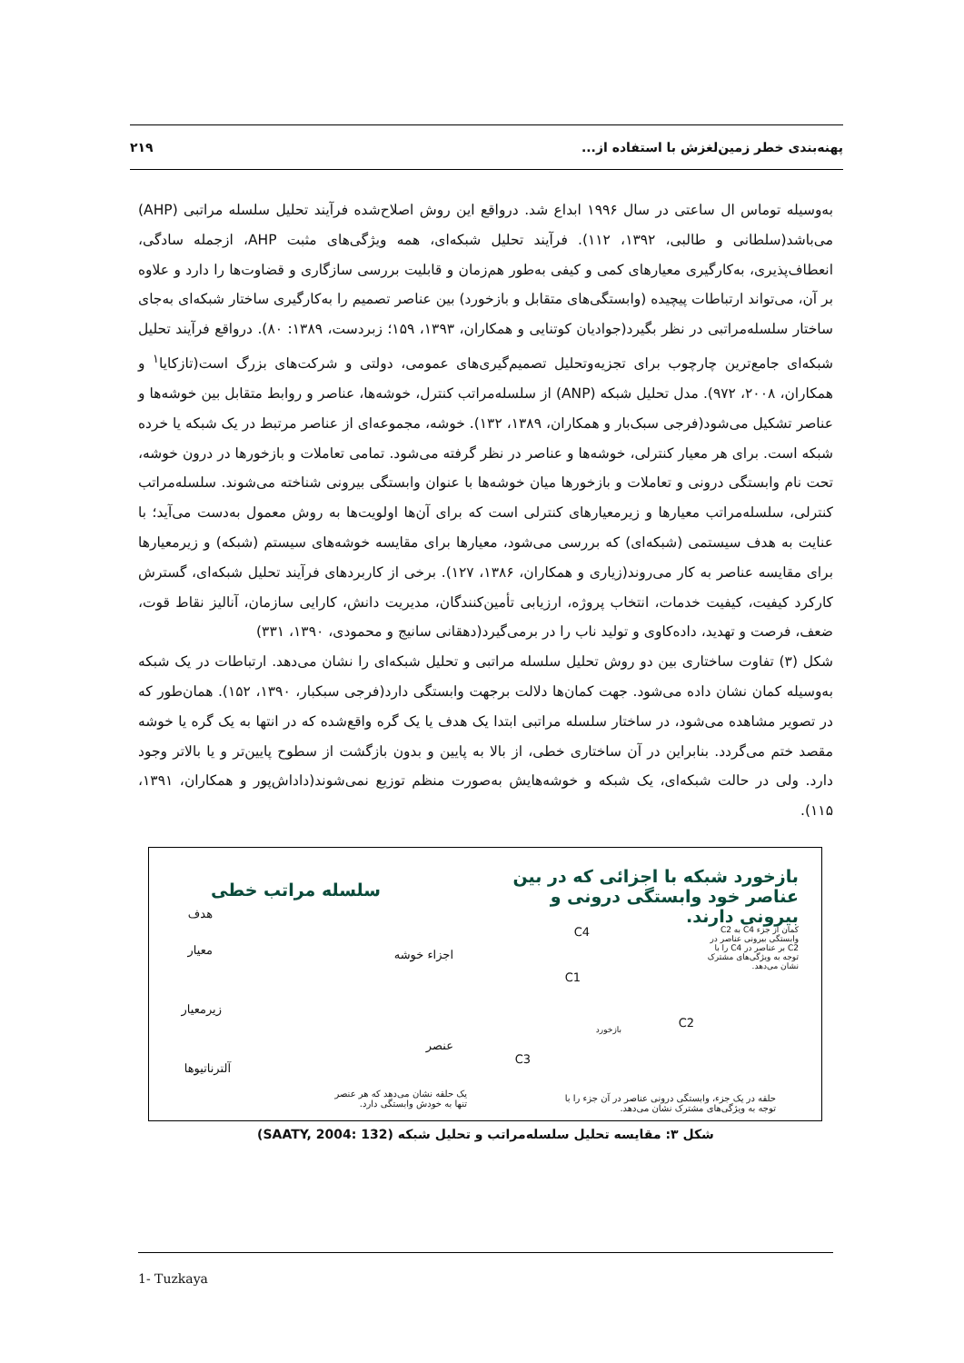۲۱۹ پهنه‌بندی خطر زمین‌لغزش با استفاده از...
به‌وسیله توماس ال ساعتی در سال ۱۹۹۶ ابداع شد. درواقع این روش اصلاح‌شده فرآیند تحلیل سلسله مراتبی (AHP) می‌باشد(سلطانی و طالبی، ۱۳۹۲، ۱۱۲). فرآیند تحلیل شبکه‌ای، همه ویژگی‌های مثبت AHP، ازجمله سادگی، انعطاف‌پذیری، به‌کارگیری معیارهای کمی و کیفی به‌طور هم‌زمان و قابلیت بررسی سازگاری و قضاوت‌ها را دارد و علاوه بر آن، می‌تواند ارتباطات پیچیده (وابستگی‌های متقابل و بازخورد) بین عناصر تصمیم را به‌کارگیری ساختار شبکه‌ای به‌جای ساختار سلسله‌مراتبی در نظر بگیرد(جوادیان کوتنایی و همکاران، ۱۳۹۳، ۱۵۹؛ زبردست، ۱۳۸۹: ۸۰). درواقع فرآیند تحلیل شبکه‌ای جامع‌ترین چارچوب برای تجزیه‌وتحلیل تصمیم‌گیری‌های عمومی، دولتی و شرکت‌های بزرگ است(تازکایا<sup>۱</sup> و همکاران، ۲۰۰۸، ۹۷۲). مدل تحلیل شبکه (ANP) از سلسله‌مراتب کنترل، خوشه‌ها، عناصر و روابط متقابل بین خوشه‌ها و عناصر تشکیل می‌شود(فرجی سبک‌بار و همکاران، ۱۳۸۹، ۱۳۲). خوشه، مجموعه‌ای از عناصر مرتبط در یک شبکه یا خرده شبکه است. برای هر معیار کنترلی، خوشه‌ها و عناصر در نظر گرفته می‌شود. تمامی تعاملات و بازخورها در درون خوشه، تحت نام وابستگی درونی و تعاملات و بازخورها میان خوشه‌ها با عنوان وابستگی بیرونی شناخته می‌شوند. سلسله‌مراتب کنترلی، سلسله‌مراتب معیارها و زیرمعیارهای کنترلی است که برای آن‌ها اولویت‌ها به روش معمول به‌دست می‌آید؛ با عنایت به هدف سیستمی (شبکه‌ای) که بررسی می‌شود، معیارها برای مقایسه خوشه‌های سیستم (شبکه) و زیرمعیارها برای مقایسه عناصر به کار می‌روند(زیاری و همکاران، ۱۳۸۶، ۱۲۷). برخی از کاربردهای فرآیند تحلیل شبکه‌ای، گسترش کارکرد کیفیت، کیفیت خدمات، انتخاب پروژه، ارزیابی تأمین‌کنندگان، مدیریت دانش، کارایی سازمان، آنالیز نقاط قوت، ضعف، فرصت و تهدید، داده‌کاوی و تولید ناب را در برمی‌گیرد(دهقانی سانیج و محمودی، ۱۳۹۰، ۳۳۱)
شکل (۳) تفاوت ساختاری بین دو روش تحلیل سلسله مراتبی و تحلیل شبکه‌ای را نشان می‌دهد. ارتباطات در یک شبکه به‌وسیله کمان نشان داده می‌شود. جهت کمان‌ها دلالت برجهت وابستگی دارد(فرجی سبکبار، ۱۳۹۰، ۱۵۲). همان‌طور که در تصویر مشاهده می‌شود، در ساختار سلسله مراتبی ابتدا یک هدف یا یک گره واقع‌شده که در انتها به یک گره یا خوشه مقصد ختم می‌گردد. بنابراین در آن ساختاری خطی، از بالا به پایین و بدون بازگشت از سطوح پایین‌تر و یا بالاتر وجود دارد. ولی در حالت شبکه‌ای، یک شبکه و خوشه‌هایش به‌صورت منظم توزیع نمی‌شوند(داداش‌پور و همکاران، ۱۳۹۱، ۱۱۵).
بازخورد شبکه با اجزائی که در بین عناصر خود وابستگی درونی و بیرونی دارند.
سلسله مراتب خطی
هدف
معیار
زیرمعیار
آلترناتیوها
اجزاء خوشه
عنصر
یک حلقه نشان می‌دهد که هر عنصر تنها به خودش وابستگی دارد.
کمان از جزء C4 به C2 وابستگی بیرونی عناصر در C2 بر عناصر در C4 را با توجه به ویژگی‌های مشترک نشان می‌دهد.
C4
C1
C2
C3
بازخورد
حلقه در یک جزء، وابستگی درونی عناصر در آن جزء را با توجه به ویژگی‌های مشترک نشان می‌دهد.
شکل ۳: مقایسه تحلیل سلسله‌مراتب و تحلیل شبکه (SAATY, 2004: 132)
1- Tuzkaya